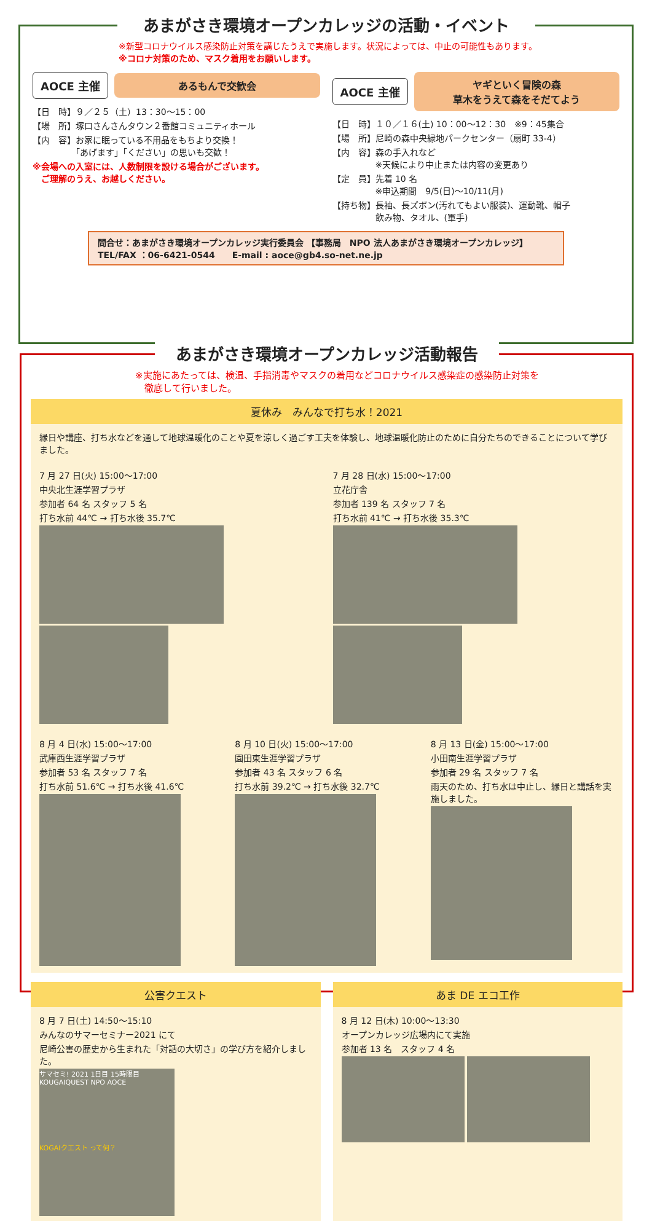あまがさき環境オープンカレッジの活動・イベント
※新型コロナウイルス感染防止対策を講じたうえで実施します。状況によっては、中止の可能性もあります。
※コロナ対策のため、マスク着用をお願いします。
AOCE 主催 あるもんで交歓会
【日　時】９／２５（土）13：30～15：00
【場　所】塚口さんさんタウン２番館コミュニティホール
【内　容】お家に眠っている不用品をもちより交換！
　　　　　「あげます」「ください」の思いも交歓！
※会場への入室には、人数制限を設ける場合がございます。
　ご理解のうえ、お越しください。
AOCE 主催 ヤギといく冒険の森
草木をうえて森をそだてよう
【日　時】１０／１６(土) 10：00～12：30　※9：45集合
【場　所】尼崎の森中央緑地パークセンター（扇町 33-4）
【内　容】森の手入れなど
　　　　　※天候により中止または内容の変更あり
【定　員】先着 10 名
　　　　　※申込期間　9/5(日)～10/11(月)
【持ち物】長袖、長ズボン(汚れてもよい服装)、運動靴、帽子
　　　　　飲み物、タオル、(軍手)
問合せ：あまがさき環境オープンカレッジ実行委員会 【事務局　NPO 法人あまがさき環境オープンカレッジ】
TEL/FAX ：06-6421-0544　　E-mail : aoce@gb4.so-net.ne.jp
あまがさき環境オープンカレッジ活動報告
※実施にあたっては、検温、手指消毒やマスクの着用などコロナウイルス感染症の感染防止対策を
　徹底して行いました。
夏休み　みんなで打ち水！2021
縁日や講座、打ち水などを通して地球温暖化のことや夏を涼しく過ごす工夫を体験し、地球温暖化防止のために自分たちのできることについて学びました。
7 月 27 日(火) 15:00～17:00
中央北生涯学習プラザ
参加者 64 名 スタッフ 5 名
打ち水前 44℃ → 打ち水後 35.7℃
7 月 28 日(水) 15:00～17:00
立花庁舎
参加者 139 名 スタッフ 7 名
打ち水前 41℃ → 打ち水後 35.3℃
8 月 4 日(水) 15:00～17:00
武庫西生涯学習プラザ
参加者 53 名 スタッフ 7 名
打ち水前 51.6℃ → 打ち水後 41.6℃
8 月 10 日(火) 15:00～17:00
園田東生涯学習プラザ
参加者 43 名 スタッフ 6 名
打ち水前 39.2℃ → 打ち水後 32.7℃
8 月 13 日(金) 15:00～17:00
小田南生涯学習プラザ
参加者 29 名 スタッフ 7 名
雨天のため、打ち水は中止し、縁日と講話を実施しました。
公害クエスト
8 月 7 日(土) 14:50～15:10
みんなのサマーセミナー2021 にて
尼崎公害の歴史から生まれた「対話の大切さ」の学び方を紹介しました。
サマセミ! 2021 1日目 15時限目 KOUGAIQUEST NPO AOCE KOGAIクエスト って何？
あま DE エコ工作
8 月 12 日(木) 10:00～13:30
オープンカレッジ広場内にて実施
参加者 13 名　スタッフ 4 名